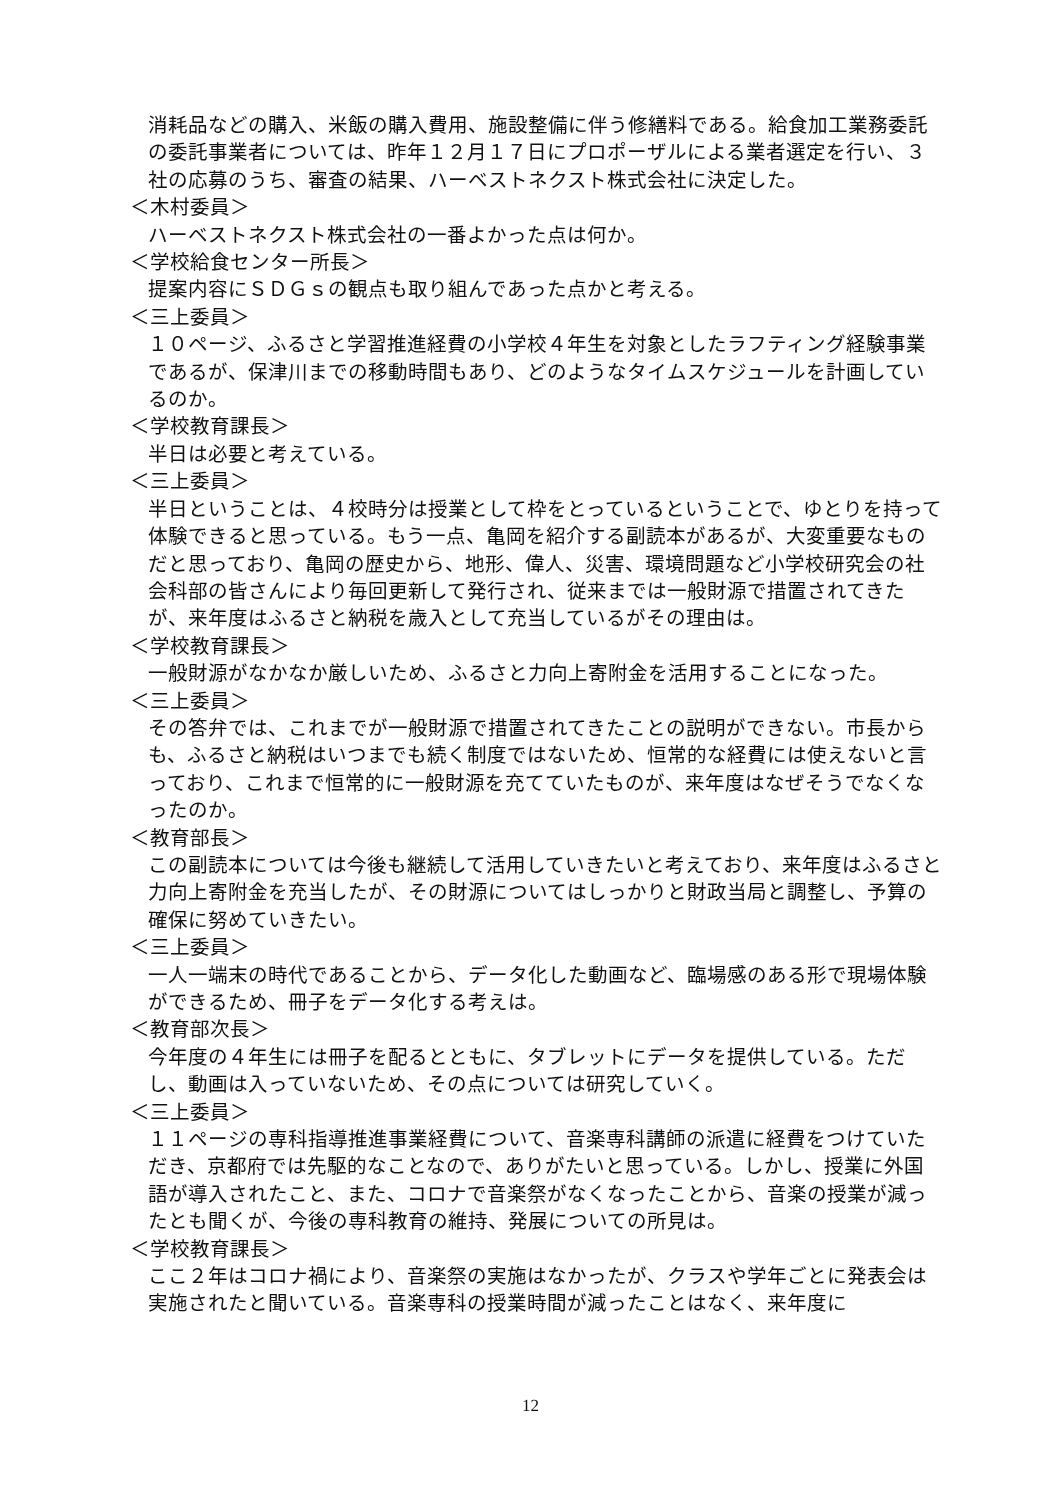消耗品などの購入、米飯の購入費用、施設整備に伴う修繕料である。給食加工業務委託の委託事業者については、昨年１２月１７日にプロポーザルによる業者選定を行い、３社の応募のうち、審査の結果、ハーベストネクスト株式会社に決定した。
＜木村委員＞
ハーベストネクスト株式会社の一番よかった点は何か。
＜学校給食センター所長＞
提案内容にＳＤＧｓの観点も取り組んであった点かと考える。
＜三上委員＞
１０ページ、ふるさと学習推進経費の小学校４年生を対象としたラフティング経験事業であるが、保津川までの移動時間もあり、どのようなタイムスケジュールを計画しているのか。
＜学校教育課長＞
半日は必要と考えている。
＜三上委員＞
半日ということは、４校時分は授業として枠をとっているということで、ゆとりを持って体験できると思っている。もう一点、亀岡を紹介する副読本があるが、大変重要なものだと思っており、亀岡の歴史から、地形、偉人、災害、環境問題など小学校研究会の社会科部の皆さんにより毎回更新して発行され、従来までは一般財源で措置されてきたが、来年度はふるさと納税を歳入として充当しているがその理由は。
＜学校教育課長＞
一般財源がなかなか厳しいため、ふるさと力向上寄附金を活用することになった。
＜三上委員＞
その答弁では、これまでが一般財源で措置されてきたことの説明ができない。市長からも、ふるさと納税はいつまでも続く制度ではないため、恒常的な経費には使えないと言っており、これまで恒常的に一般財源を充てていたものが、来年度はなぜそうでなくなったのか。
＜教育部長＞
この副読本については今後も継続して活用していきたいと考えており、来年度はふるさと力向上寄附金を充当したが、その財源についてはしっかりと財政当局と調整し、予算の確保に努めていきたい。
＜三上委員＞
一人一端末の時代であることから、データ化した動画など、臨場感のある形で現場体験ができるため、冊子をデータ化する考えは。
＜教育部次長＞
今年度の４年生には冊子を配るとともに、タブレットにデータを提供している。ただし、動画は入っていないため、その点については研究していく。
＜三上委員＞
１１ページの専科指導推進事業経費について、音楽専科講師の派遣に経費をつけていただき、京都府では先駆的なことなので、ありがたいと思っている。しかし、授業に外国語が導入されたこと、また、コロナで音楽祭がなくなったことから、音楽の授業が減ったとも聞くが、今後の専科教育の維持、発展についての所見は。
＜学校教育課長＞
ここ２年はコロナ禍により、音楽祭の実施はなかったが、クラスや学年ごとに発表会は実施されたと聞いている。音楽専科の授業時間が減ったことはなく、来年度に
12